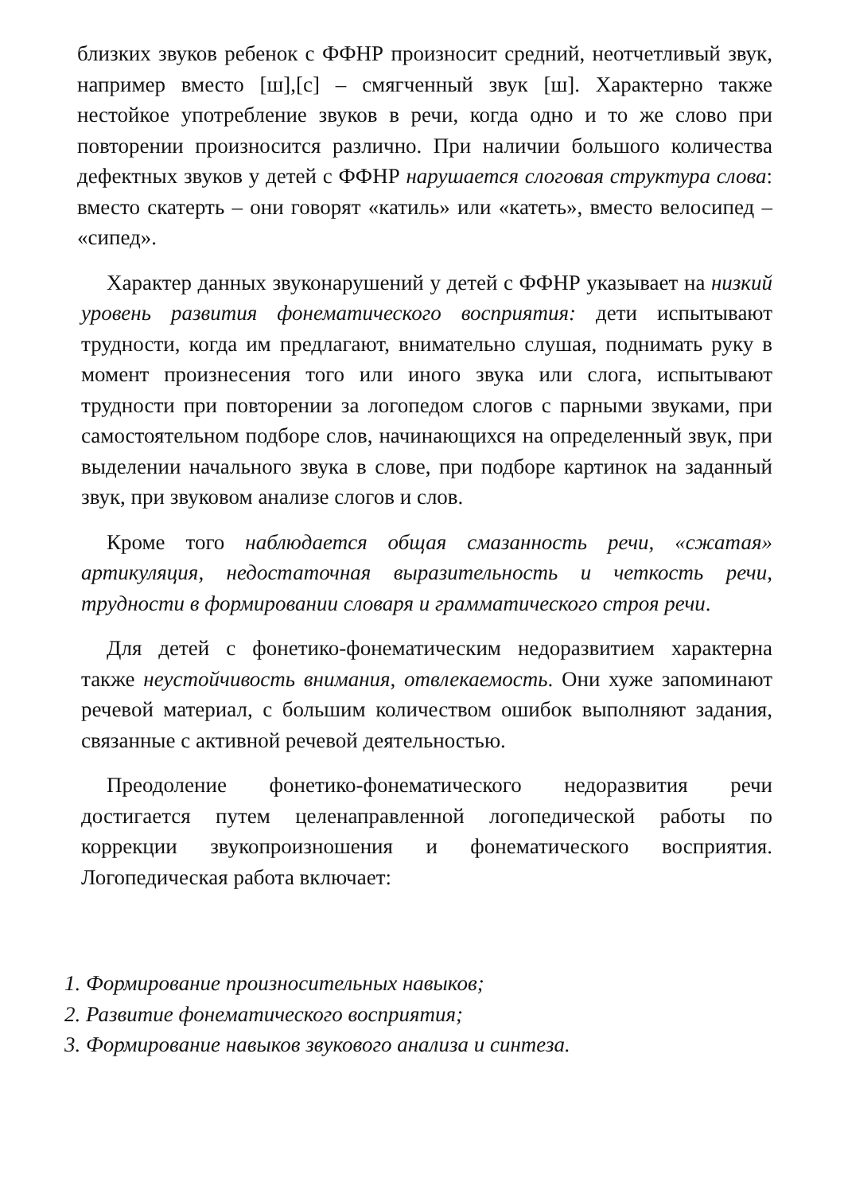близких звуков ребенок с ФФНР произносит средний, неотчетливый звук, например вместо [ш],[с] – смягченный звук [ш]. Характерно также нестойкое употребление звуков в речи, когда одно и то же слово при повторении произносится различно. При наличии большого количества дефектных звуков у детей с ФФНР нарушается слоговая структура слова: вместо скатерть – они говорят «катиль» или «катеть», вместо велосипед – «сипед».
Характер данных звуконарушений у детей с ФФНР указывает на низкий уровень развития фонематического восприятия: дети испытывают трудности, когда им предлагают, внимательно слушая, поднимать руку в момент произнесения того или иного звука или слога, испытывают трудности при повторении за логопедом слогов с парными звуками, при самостоятельном подборе слов, начинающихся на определенный звук, при выделении начального звука в слове, при подборе картинок на заданный звук, при звуковом анализе слогов и слов.
Кроме того наблюдается общая смазанность речи, «сжатая» артикуляция, недостаточная выразительность и четкость речи, трудности в формировании словаря и грамматического строя речи.
Для детей с фонетико-фонематическим недоразвитием характерна также неустойчивость внимания, отвлекаемость. Они хуже запоминают речевой материал, с большим количеством ошибок выполняют задания, связанные с активной речевой деятельностью.
Преодоление фонетико-фонематического недоразвития речи достигается путем целенаправленной логопедической работы по коррекции звукопроизношения и фонематического восприятия. Логопедическая работа включает:
1. Формирование произносительных навыков;
2. Развитие фонематического восприятия;
3. Формирование навыков звукового анализа и синтеза.